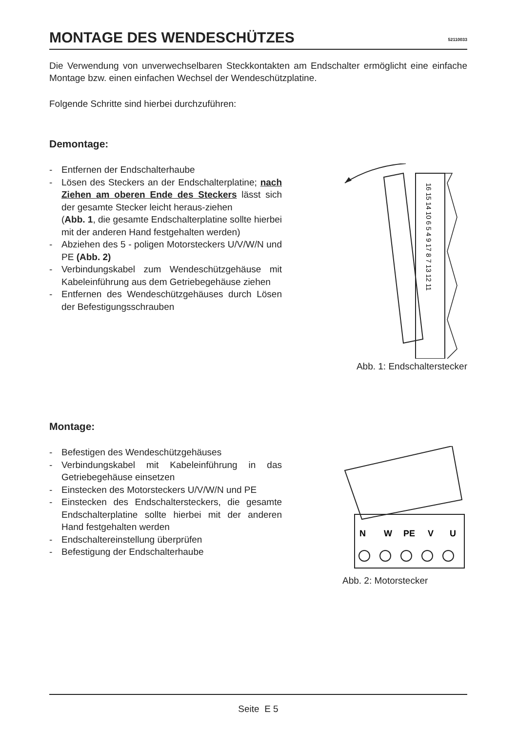MONTAGE DES WENDESCHÜTZES 52110033
Die Verwendung von unverwechselbaren Steckkontakten am Endschalter ermöglicht eine einfache Montage bzw. einen einfachen Wechsel der Wendeschützplatine.
Folgende Schritte sind hierbei durchzuführen:
Demontage:
- Entfernen der Endschalterhaube
- Lösen des Steckers an der Endschalterplatine; nach Ziehen am oberen Ende des Steckers lässt sich der gesamte Stecker leicht heraus-ziehen
(Abb. 1, die gesamte Endschalterplatine sollte hierbei mit der anderen Hand festgehalten werden)
- Abziehen des 5 - poligen Motorsteckers U/V/W/N und PE (Abb. 2)
- Verbindungskabel zum Wendeschützgehäuse mit Kabeleinführung aus dem Getriebegehäuse ziehen
- Entfernen des Wendeschützgehäuses durch Lösen der Befestigungsschrauben
16 15 14 10 6 5 4 9 17 8 7 13 12 11
Abb. 1: Endschalterstecker
Montage:
- Befestigen des Wendeschützgehäuses
- Verbindungskabel mit Kabeleinführung in das Getriebegehäuse einsetzen
- Einstecken des Motorsteckers U/V/W/N und PE
- Einstecken des Endschaltersteckers, die gesamte Endschalterplatine sollte hierbei mit der anderen Hand festgehalten werden
- Endschaltereinstellung überprüfen
- Befestigung der Endschalterhaube
N
W
PE
V
U
Abb. 2: Motorstecker
Seite E 5